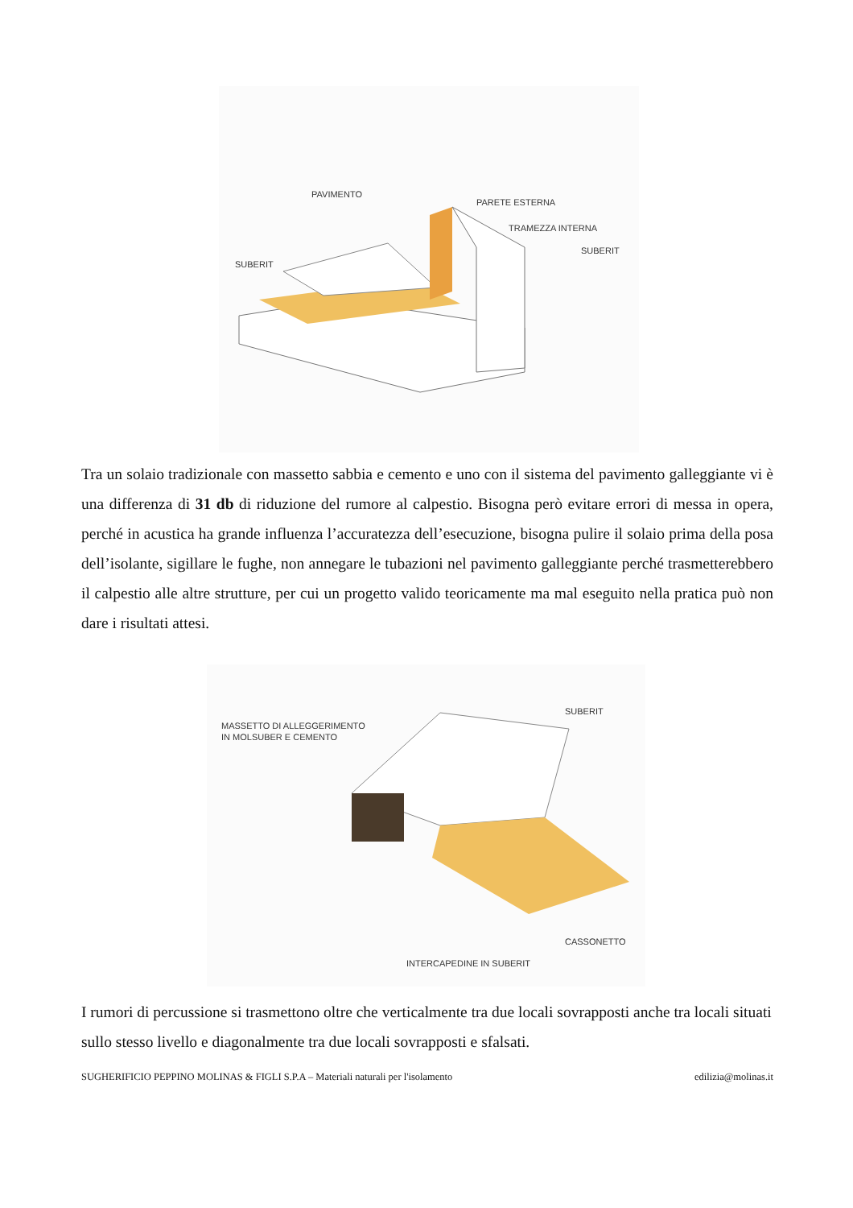PAVIMENTO
PARETE ESTERNA
TRAMEZZA INTERNA
SUBERIT
SUBERIT
Tra un solaio tradizionale con massetto sabbia e cemento e uno con il sistema del pavimento galleggiante vi è una differenza di 31 db di riduzione del rumore al calpestio. Bisogna però evitare errori di messa in opera, perché in acustica ha grande influenza l’accuratezza dell’esecuzione, bisogna pulire il solaio prima della posa dell’isolante, sigillare le fughe, non annegare le tubazioni nel pavimento galleggiante perché trasmetterebbero il calpestio alle altre strutture, per cui un progetto valido teoricamente ma mal eseguito nella pratica può non dare i risultati attesi.
MASSETTO DI ALLEGGERIMENTO
IN MOLSUBER E CEMENTO
SUBERIT
CASSONETTO
INTERCAPEDINE IN SUBERIT
I rumori di percussione si trasmettono oltre che verticalmente tra due locali sovrapposti anche tra locali situati sullo stesso livello e diagonalmente tra due locali sovrapposti e sfalsati.
SUGHERIFICIO PEPPINO MOLINAS & FIGLI S.P.A – Materiali naturali per l'isolamento edilizia@molinas.it